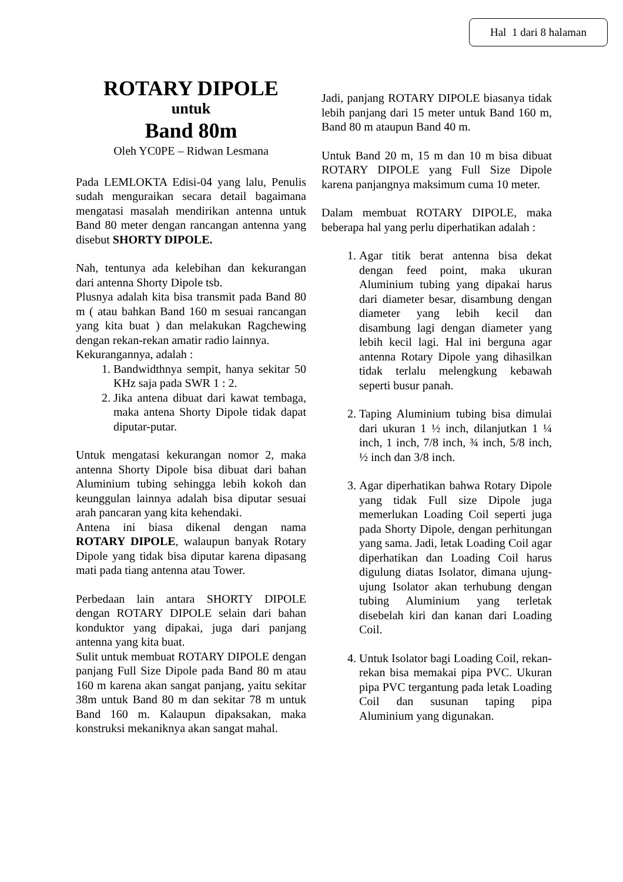Hal 1 dari 8 halaman
ROTARY DIPOLE
untuk
Band 80m
Oleh YC0PE – Ridwan Lesmana
Pada LEMLOKTA Edisi-04 yang lalu, Penulis sudah menguraikan secara detail bagaimana mengatasi masalah mendirikan antenna untuk Band 80 meter dengan rancangan antenna yang disebut SHORTY DIPOLE.
Nah, tentunya ada kelebihan dan kekurangan dari antenna Shorty Dipole tsb.
Plusnya adalah kita bisa transmit pada Band 80 m ( atau bahkan Band 160 m sesuai rancangan yang kita buat ) dan melakukan Ragchewing dengan rekan-rekan amatir radio lainnya.
Kekurangannya, adalah :
1. Bandwidthnya sempit, hanya sekitar 50 KHz saja pada SWR 1 : 2.
2. Jika antena dibuat dari kawat tembaga, maka antena Shorty Dipole tidak dapat diputar-putar.
Untuk mengatasi kekurangan nomor 2, maka antenna Shorty Dipole bisa dibuat dari bahan Aluminium tubing sehingga lebih kokoh dan keunggulan lainnya adalah bisa diputar sesuai arah pancaran yang kita kehendaki.
Antena ini biasa dikenal dengan nama ROTARY DIPOLE, walaupun banyak Rotary Dipole yang tidak bisa diputar karena dipasang mati pada tiang antenna atau Tower.
Perbedaan lain antara SHORTY DIPOLE dengan ROTARY DIPOLE selain dari bahan konduktor yang dipakai, juga dari panjang antenna yang kita buat.
Sulit untuk membuat ROTARY DIPOLE dengan panjang Full Size Dipole pada Band 80 m atau 160 m karena akan sangat panjang, yaitu sekitar 38m untuk Band 80 m dan sekitar 78 m untuk Band 160 m. Kalaupun dipaksakan, maka konstruksi mekaniknya akan sangat mahal.
Jadi, panjang ROTARY DIPOLE biasanya tidak lebih panjang dari 15 meter untuk Band 160 m, Band 80 m ataupun Band 40 m.
Untuk Band 20 m, 15 m dan 10 m bisa dibuat ROTARY DIPOLE yang Full Size Dipole karena panjangnya maksimum cuma 10 meter.
Dalam membuat ROTARY DIPOLE, maka beberapa hal yang perlu diperhatikan adalah :
1. Agar titik berat antenna bisa dekat dengan feed point, maka ukuran Aluminium tubing yang dipakai harus dari diameter besar, disambung dengan diameter yang lebih kecil dan disambung lagi dengan diameter yang lebih kecil lagi. Hal ini berguna agar antenna Rotary Dipole yang dihasilkan tidak terlalu melengkung kebawah seperti busur panah.
2. Taping Aluminium tubing bisa dimulai dari ukuran 1 ½ inch, dilanjutkan 1 ¼ inch, 1 inch, 7/8 inch, ¾ inch, 5/8 inch, ½ inch dan 3/8 inch.
3. Agar diperhatikan bahwa Rotary Dipole yang tidak Full size Dipole juga memerlukan Loading Coil seperti juga pada Shorty Dipole, dengan perhitungan yang sama. Jadi, letak Loading Coil agar diperhatikan dan Loading Coil harus digulung diatas Isolator, dimana ujung-ujung Isolator akan terhubung dengan tubing Aluminium yang terletak disebelah kiri dan kanan dari Loading Coil.
4. Untuk Isolator bagi Loading Coil, rekan-rekan bisa memakai pipa PVC. Ukuran pipa PVC tergantung pada letak Loading Coil dan susunan taping pipa Aluminium yang digunakan.